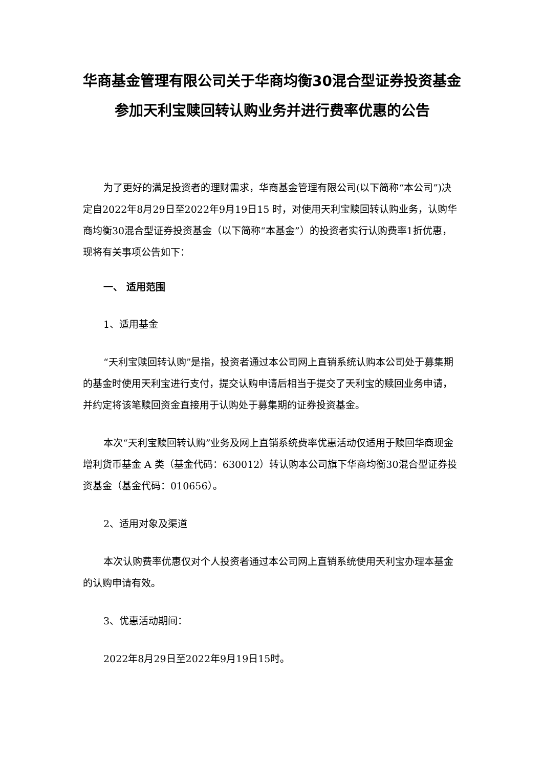华商基金管理有限公司关于华商均衡30混合型证券投资基金参加天利宝赎回转认购业务并进行费率优惠的公告
为了更好的满足投资者的理财需求，华商基金管理有限公司(以下简称“本公司”)决定自2022年8月29日至2022年9月19日15 时，对使用天利宝赎回转认购业务，认购华商均衡30混合型证券投资基金（以下简称“本基金”）的投资者实行认购费率1折优惠，现将有关事项公告如下：
一、 适用范围
1、适用基金
“天利宝赎回转认购”是指，投资者通过本公司网上直销系统认购本公司处于募集期的基金时使用天利宝进行支付，提交认购申请后相当于提交了天利宝的赎回业务申请，并约定将该笔赎回资金直接用于认购处于募集期的证券投资基金。
本次“天利宝赎回转认购”业务及网上直销系统费率优惠活动仅适用于赎回华商现金增利货币基金 A 类（基金代码：630012）转认购本公司旗下华商均衡30混合型证券投资基金（基金代码：010656）。
2、适用对象及渠道
本次认购费率优惠仅对个人投资者通过本公司网上直销系统使用天利宝办理本基金的认购申请有效。
3、优惠活动期间：
2022年8月29日至2022年9月19日15时。